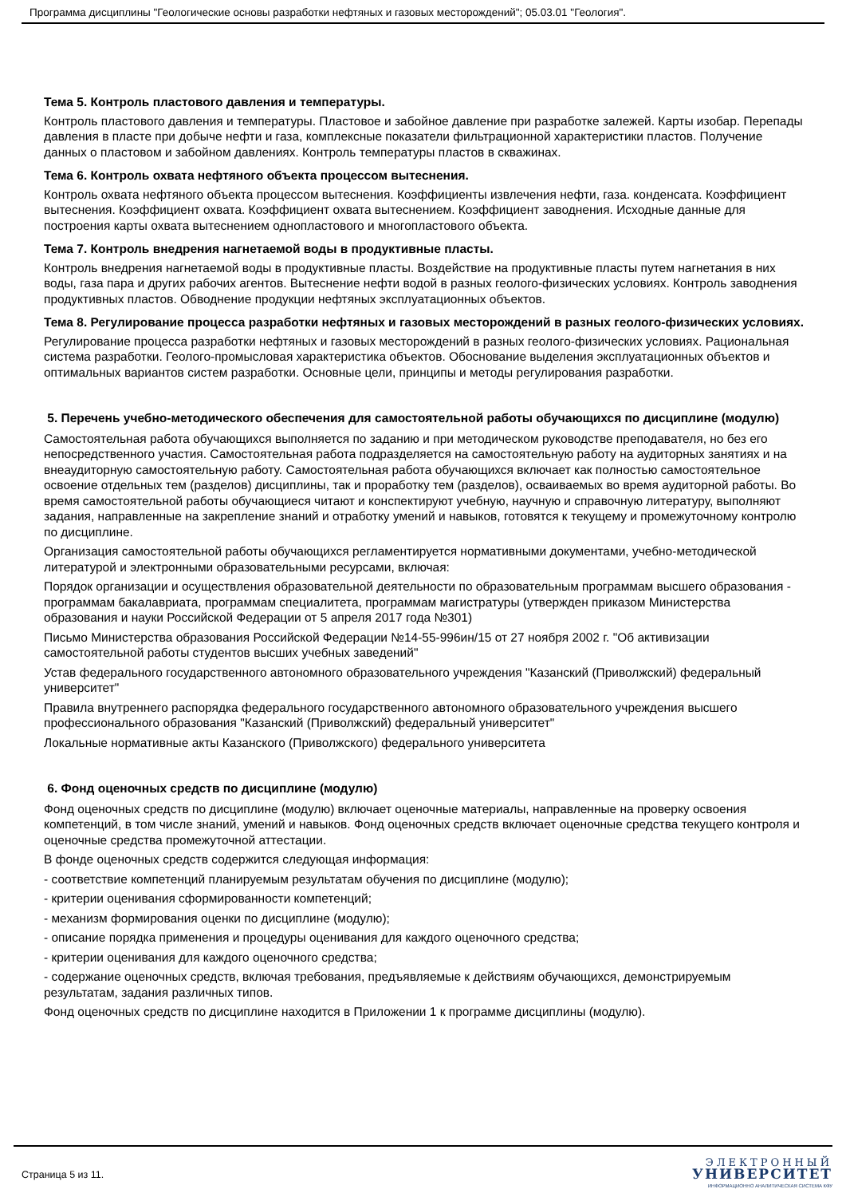Программа дисциплины "Геологические основы разработки нефтяных и газовых месторождений"; 05.03.01 "Геология".
Тема 5. Контроль пластового давления и температуры.
Контроль пластового давления и температуры. Пластовое и забойное давление при разработке залежей. Карты изобар. Перепады давления в пласте при добыче нефти и газа, комплексные показатели фильтрационной характеристики пластов. Получение данных о пластовом и забойном давлениях. Контроль температуры пластов в скважинах.
Тема 6. Контроль охвата нефтяного объекта процессом вытеснения.
Контроль охвата нефтяного объекта процессом вытеснения. Коэффициенты извлечения нефти, газа. конденсата. Коэффициент вытеснения. Коэффициент охвата. Коэффициент охвата вытеснением. Коэффициент заводнения. Исходные данные для построения карты охвата вытеснением однопластового и многопластового объекта.
Тема 7. Контроль внедрения нагнетаемой воды в продуктивные пласты.
Контроль внедрения нагнетаемой воды в продуктивные пласты. Воздействие на продуктивные пласты путем нагнетания в них воды, газа пара и других рабочих агентов. Вытеснение нефти водой в разных геолого-физических условиях. Контроль заводнения продуктивных пластов. Обводнение продукции нефтяных эксплуатационных объектов.
Тема 8. Регулирование процесса разработки нефтяных и газовых месторождений в разных геолого-физических условиях.
Регулирование процесса разработки нефтяных и газовых месторождений в разных геолого-физических условиях. Рациональная система разработки. Геолого-промысловая характеристика объектов. Обоснование выделения эксплуатационных объектов и оптимальных вариантов систем разработки. Основные цели, принципы и методы регулирования разработки.
5. Перечень учебно-методического обеспечения для самостоятельной работы обучающихся по дисциплине (модулю)
Самостоятельная работа обучающихся выполняется по заданию и при методическом руководстве преподавателя, но без его непосредственного участия. Самостоятельная работа подразделяется на самостоятельную работу на аудиторных занятиях и на внеаудиторную самостоятельную работу. Самостоятельная работа обучающихся включает как полностью самостоятельное освоение отдельных тем (разделов) дисциплины, так и проработку тем (разделов), осваиваемых во время аудиторной работы. Во время самостоятельной работы обучающиеся читают и конспектируют учебную, научную и справочную литературу, выполняют задания, направленные на закрепление знаний и отработку умений и навыков, готовятся к текущему и промежуточному контролю по дисциплине.
Организация самостоятельной работы обучающихся регламентируется нормативными документами, учебно-методической литературой и электронными образовательными ресурсами, включая:
Порядок организации и осуществления образовательной деятельности по образовательным программам высшего образования - программам бакалавриата, программам специалитета, программам магистратуры (утвержден приказом Министерства образования и науки Российской Федерации от 5 апреля 2017 года №301)
Письмо Министерства образования Российской Федерации №14-55-996ин/15 от 27 ноября 2002 г. "Об активизации самостоятельной работы студентов высших учебных заведений"
Устав федерального государственного автономного образовательного учреждения "Казанский (Приволжский) федеральный университет"
Правила внутреннего распорядка федерального государственного автономного образовательного учреждения высшего профессионального образования "Казанский (Приволжский) федеральный университет"
Локальные нормативные акты Казанского (Приволжского) федерального университета
6. Фонд оценочных средств по дисциплине (модулю)
Фонд оценочных средств по дисциплине (модулю) включает оценочные материалы, направленные на проверку освоения компетенций, в том числе знаний, умений и навыков. Фонд оценочных средств включает оценочные средства текущего контроля и оценочные средства промежуточной аттестации.
В фонде оценочных средств содержится следующая информация:
- соответствие компетенций планируемым результатам обучения по дисциплине (модулю);
- критерии оценивания сформированности компетенций;
- механизм формирования оценки по дисциплине (модулю);
- описание порядка применения и процедуры оценивания для каждого оценочного средства;
- критерии оценивания для каждого оценочного средства;
- содержание оценочных средств, включая требования, предъявляемые к действиям обучающихся, демонстрируемым результатам, задания различных типов.
Фонд оценочных средств по дисциплине находится в Приложении 1 к программе дисциплины (модулю).
Страница 5 из 11.
ЭЛЕКТРОННЫЙ
УНИВЕРСИТЕТ
ИНФОРМАЦИОННО АНАЛИТИЧЕСКАЯ СИСТЕМА КФУ